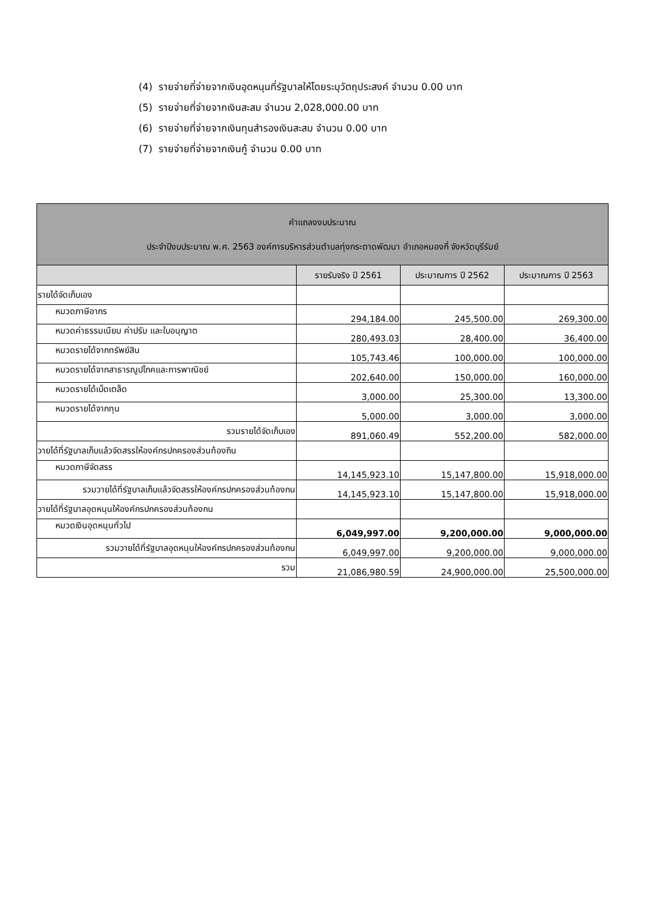(4) รายจ่ายที่จ่ายจากเงินอุดหนุนที่รัฐบาลให้โดยระบุวัตถุประสงค์ จำนวน 0.00 บาท
(5) รายจ่ายที่จ่ายจากเงินสะสม จำนวน 2,028,000.00 บาท
(6) รายจ่ายที่จ่ายจากเงินทุนสำรองเงินสะสม จำนวน 0.00 บาท
(7) รายจ่ายที่จ่ายจากเงินกู้ จำนวน 0.00 บาท
| คำแถลงงบประมาณ ประจำปีงบประมาณ พ.ศ. 2563 องค์การบริหารส่วนตำบลทุ่งกระตาดพัฒนา อำเภอหนองกี่ จังหวัดบุรีรัมย์ | | | |
| --- | --- | --- | --- |
| | รายรับจริง ปี 2561 | ประมาณการ ปี 2562 | ประมาณการ ปี 2563 |
| รายได้จัดเก็บเอง | | | |
| หมวดภาษีอากร | 294,184.00 | 245,500.00 | 269,300.00 |
| หมวดค่าธรรมเนียม ค่าปรับ และใบอนุญาต | 280,493.03 | 28,400.00 | 36,400.00 |
| หมวดรายได้จากทรัพย์สิน | 105,743.46 | 100,000.00 | 100,000.00 |
| หมวดรายได้จากสาธารณูปโภคและการพาณิชย์ | 202,640.00 | 150,000.00 | 160,000.00 |
| หมวดรายได้เบ็ดเตล็ด | 3,000.00 | 25,300.00 | 13,300.00 |
| หมวดรายได้จากทุน | 5,000.00 | 3,000.00 | 3,000.00 |
| รวมรายได้จัดเก็บเอง | 891,060.49 | 552,200.00 | 582,000.00 |
| วายได้ที่รัฐบาลเก็บแล้วจัดสรรให้องค์กรปกครองส่วนท้องถิน | | | |
| หมวดภาษีจัดสรร | 14,145,923.10 | 15,147,800.00 | 15,918,000.00 |
| รวมวายได้ที่รัฐบาลเก็บแล้วจัดสรรให้องค์กรปกครองส่วนท้องกน | 14,145,923.10 | 15,147,800.00 | 15,918,000.00 |
| วายได้ที่รัฐบาลอุดหนุนให้องค์กรปกครองส่วนท้องกน | | | |
| หมวดเงินอุดหนุนทั่วไป | 6,049,997.00 | 9,200,000.00 | 9,000,000.00 |
| รวมวายได้ที่รัฐบาลอุดหนุนให้องค์กรปกครองส่วนท้องกน | 6,049,997.00 | 9,200,000.00 | 9,000,000.00 |
| รวม | 21,086,980.59 | 24,900,000.00 | 25,500,000.00 |